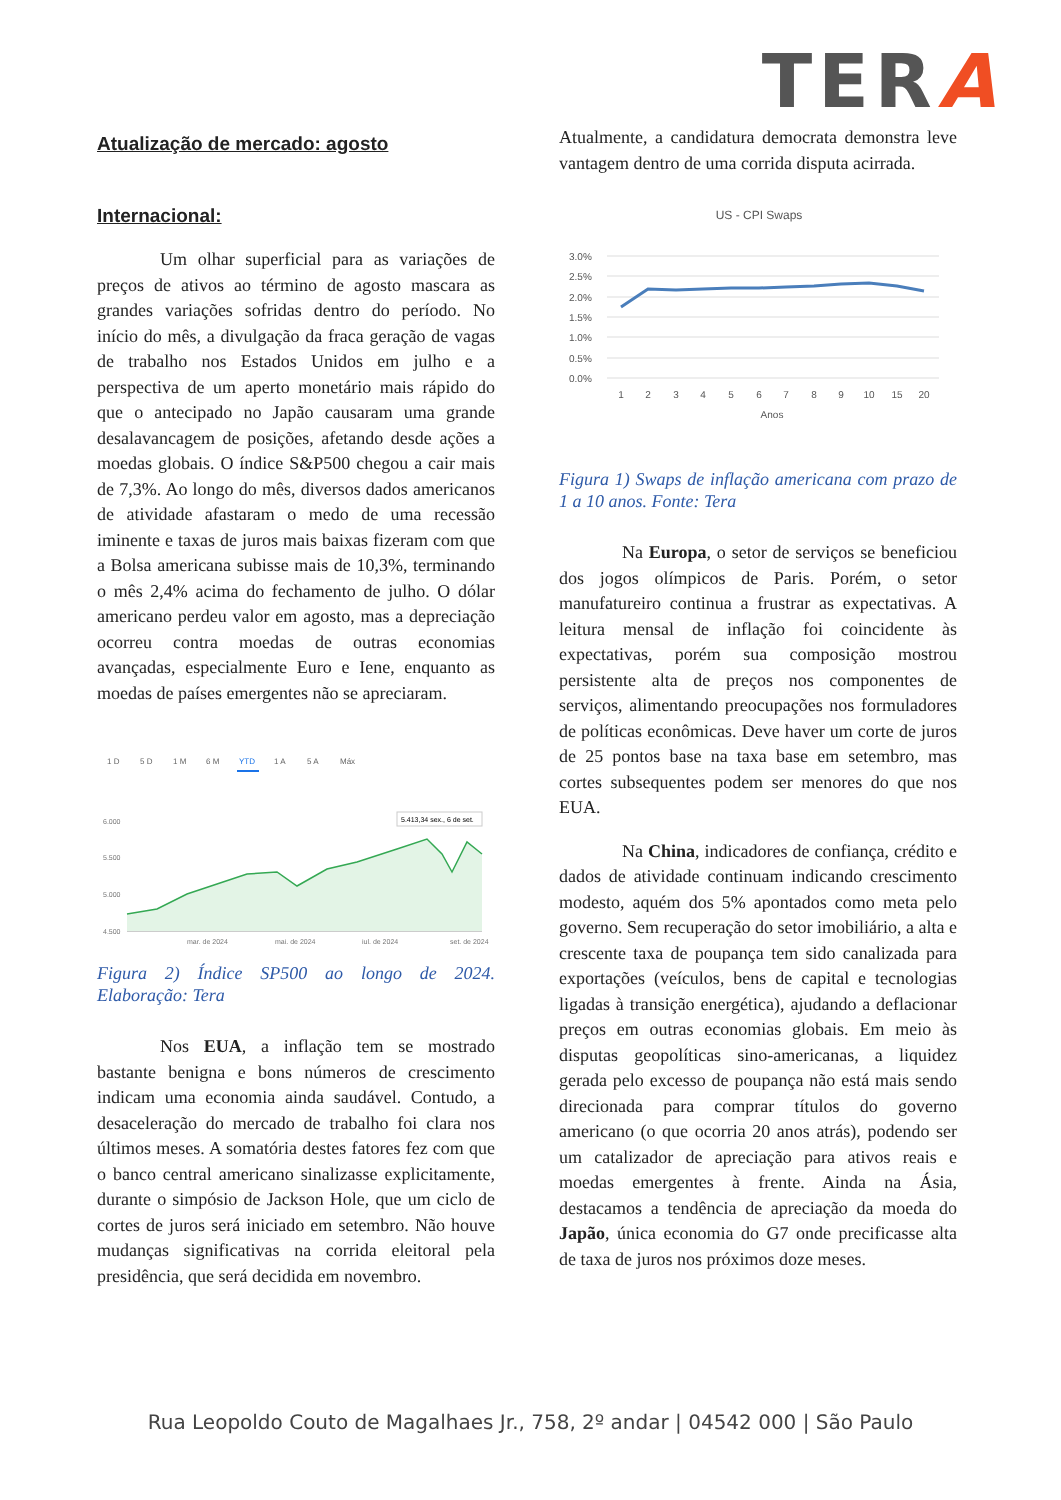TERA
Atualização de mercado: agosto
Internacional:
Um olhar superficial para as variações de preços de ativos ao término de agosto mascara as grandes variações sofridas dentro do período. No início do mês, a divulgação da fraca geração de vagas de trabalho nos Estados Unidos em julho e a perspectiva de um aperto monetário mais rápido do que o antecipado no Japão causaram uma grande desalavancagem de posições, afetando desde ações a moedas globais. O índice S&P500 chegou a cair mais de 7,3%. Ao longo do mês, diversos dados americanos de atividade afastaram o medo de uma recessão iminente e taxas de juros mais baixas fizeram com que a Bolsa americana subisse mais de 10,3%, terminando o mês 2,4% acima do fechamento de julho. O dólar americano perdeu valor em agosto, mas a depreciação ocorreu contra moedas de outras economias avançadas, especialmente Euro e Iene, enquanto as moedas de países emergentes não se apreciaram.
1 D
5 D
1 M
6 M
YTD
1 A
5 A
Máx
6.000
5.500
5.000
4.500
5.413,34 sex., 6 de set.
mar. de 2024
mai. de 2024
jul. de 2024
set. de 2024
Figura 2) Índice SP500 ao longo de 2024. Elaboração: Tera
Nos EUA, a inflação tem se mostrado bastante benigna e bons números de crescimento indicam uma economia ainda saudável. Contudo, a desaceleração do mercado de trabalho foi clara nos últimos meses. A somatória destes fatores fez com que o banco central americano sinalizasse explicitamente, durante o simpósio de Jackson Hole, que um ciclo de cortes de juros será iniciado em setembro. Não houve mudanças significativas na corrida eleitoral pela presidência, que será decidida em novembro.
Atualmente, a candidatura democrata demonstra leve vantagem dentro de uma corrida disputa acirrada.
US - CPI Swaps
3.0%
2.5%
2.0%
1.5%
1.0%
0.5%
0.0%
1
2
3
4
5
6
7
8
9
10
15
20
Anos
Figura 1) Swaps de inflação americana com prazo de 1 a 10 anos. Fonte: Tera
Na Europa, o setor de serviços se beneficiou dos jogos olímpicos de Paris. Porém, o setor manufatureiro continua a frustrar as expectativas. A leitura mensal de inflação foi coincidente às expectativas, porém sua composição mostrou persistente alta de preços nos componentes de serviços, alimentando preocupações nos formuladores de políticas econômicas. Deve haver um corte de juros de 25 pontos base na taxa base em setembro, mas cortes subsequentes podem ser menores do que nos EUA.
Na China, indicadores de confiança, crédito e dados de atividade continuam indicando crescimento modesto, aquém dos 5% apontados como meta pelo governo. Sem recuperação do setor imobiliário, a alta e crescente taxa de poupança tem sido canalizada para exportações (veículos, bens de capital e tecnologias ligadas à transição energética), ajudando a deflacionar preços em outras economias globais. Em meio às disputas geopolíticas sino-americanas, a liquidez gerada pelo excesso de poupança não está mais sendo direcionada para comprar títulos do governo americano (o que ocorria 20 anos atrás), podendo ser um catalizador de apreciação para ativos reais e moedas emergentes à frente. Ainda na Ásia, destacamos a tendência de apreciação da moeda do Japão, única economia do G7 onde precificasse alta de taxa de juros nos próximos doze meses.
Rua Leopoldo Couto de Magalhaes Jr., 758, 2º andar | 04542 000 | São Paulo